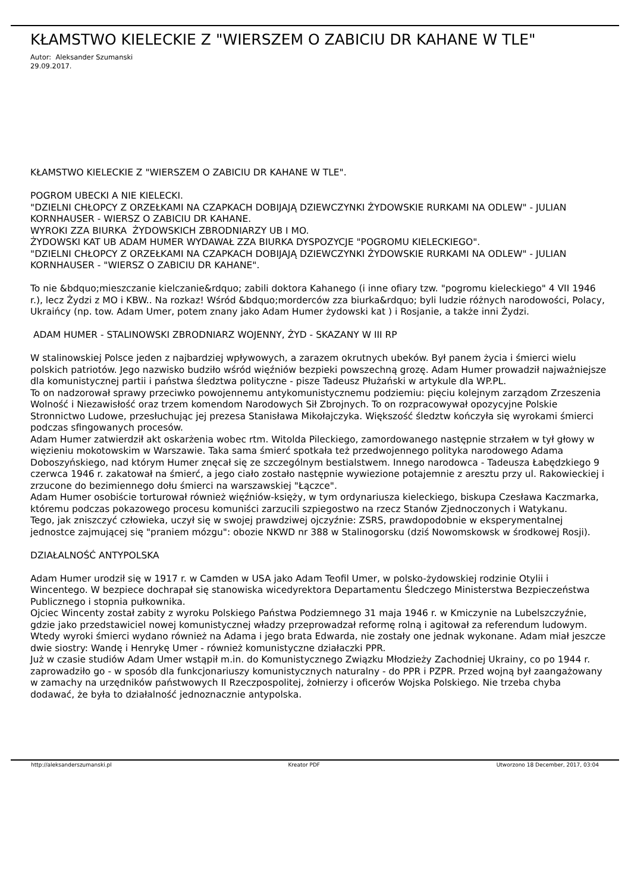KŁAMSTWO KIELECKIE Z "WIERSZEM O ZABICIU DR KAHANE W TLE"
Autor: Aleksander Szumanski
29.09.2017.
KŁAMSTWO KIELECKIE Z "WIERSZEM O ZABICIU DR KAHANE W TLE".
POGROM UBECKI A NIE KIELECKI.
"DZIELNI CHŁOPCY Z ORZEŁKAMI NA CZAPKACH DOBIJAJĄ DZIEWCZYNKI ŻYDOWSKIE RURKAMI NA ODLEW" - JULIAN KORNHAUSER - WIERSZ O ZABICIU DR KAHANE.
WYROKI ZZA BIURKA ŻYDOWSKICH ZBRODNIARZY UB I MO.
ŻYDOWSKI KAT UB ADAM HUMER WYDAWAŁ ZZA BIURKA DYSPOZYCJE "POGROMU KIELECKIEGO".
"DZIELNI CHŁOPCY Z ORZEŁKAMI NA CZAPKACH DOBIJAJĄ DZIEWCZYNKI ŻYDOWSKIE RURKAMI NA ODLEW" - JULIAN KORNHAUSER - "WIERSZ O ZABICIU DR KAHANE".
To nie &bdquo;mieszczanie kielczanie&rdquo; zabili doktora Kahanego (i inne ofiary tzw. "pogromu kieleckiego" 4 VII 1946 r.), lecz Żydzi z MO i KBW.. Na rozkaz! Wśród &bdquo;morderców zza biurka&rdquo; byli ludzie różnych narodowości, Polacy, Ukraińcy (np. tow. Adam Umer, potem znany jako Adam Humer żydowski kat ) i Rosjanie, a także inni Żydzi.
ADAM HUMER - STALINOWSKI ZBRODNIARZ WOJENNY, ŻYD - SKAZANY W III RP
W stalinowskiej Polsce jeden z najbardziej wpływowych, a zarazem okrutnych ubeków. Był panem życia i śmierci wielu polskich patriotów. Jego nazwisko budziło wśród więźniów bezpieki powszechną grozę. Adam Humer prowadził najważniejsze dla komunistycznej partii i państwa śledztwa polityczne - pisze Tadeusz Płużański w artykule dla WP.PL.
To on nadzorował sprawy przeciwko powojennemu antykomunistycznemu podziemiu: pięciu kolejnym zarządom Zrzeszenia Wolność i Niezawisłość oraz trzem komendom Narodowych Sił Zbrojnych. To on rozpracowywał opozycyjne Polskie Stronnictwo Ludowe, przesłuchując jej prezesa Stanisława Mikołajczyka. Większość śledztw kończyła się wyrokami śmierci podczas sfingowanych procesów.
Adam Humer zatwierdził akt oskarżenia wobec rtm. Witolda Pileckiego, zamordowanego następnie strzałem w tył głowy w więzieniu mokotowskim w Warszawie. Taka sama śmierć spotkała też przedwojennego polityka narodowego Adama Doboszyńskiego, nad którym Humer znęcał się ze szczególnym bestialstwem. Innego narodowca - Tadeusza Łabędzkiego 9 czerwca 1946 r. zakatował na śmierć, a jego ciało zostało następnie wywiezione potajemnie z aresztu przy ul. Rakowieckiej i zrzucone do bezimiennego dołu śmierci na warszawskiej "Łączce".
Adam Humer osobiście torturował również więźniów-księży, w tym ordynariusza kieleckiego, biskupa Czesława Kaczmarka, któremu podczas pokazowego procesu komuniści zarzucili szpiegostwo na rzecz Stanów Zjednoczonych i Watykanu.
Tego, jak zniszczyć człowieka, uczył się w swojej prawdziwej ojczyźnie: ZSRS, prawdopodobnie w eksperymentalnej jednostce zajmującej się "praniem mózgu": obozie NKWD nr 388 w Stalinogorsku (dziś Nowomskowsk w środkowej Rosji).
DZIAŁALNOŚĆ ANTYPOLSKA
Adam Humer urodził się w 1917 r. w Camden w USA jako Adam Teofil Umer, w polsko-żydowskiej rodzinie Otylii i Wincentego. W bezpiece dochrapał się stanowiska wicedyrektora Departamentu Śledczego Ministerstwa Bezpieczeństwa Publicznego i stopnia pułkownika.
Ojciec Wincenty został zabity z wyroku Polskiego Państwa Podziemnego 31 maja 1946 r. w Kmiczynie na Lubelszczyźnie, gdzie jako przedstawiciel nowej komunistycznej władzy przeprowadzał reformę rolną i agitował za referendum ludowym. Wtedy wyroki śmierci wydano również na Adama i jego brata Edwarda, nie zostały one jednak wykonane. Adam miał jeszcze dwie siostry: Wandę i Henrykę Umer - również komunistyczne działaczki PPR.
Już w czasie studiów Adam Umer wstąpił m.in. do Komunistycznego Związku Młodzieży Zachodniej Ukrainy, co po 1944 r. zaprowadziło go - w sposób dla funkcjonariuszy komunistycznych naturalny - do PPR i PZPR. Przed wojną był zaangażowany w zamachy na urzędników państwowych II Rzeczpospolitej, żołnierzy i oficerów Wojska Polskiego. Nie trzeba chyba dodawać, że była to działalność jednoznacznie antypolska.
http://aleksanderszumanski.pl Kreator PDF Utworzono 18 December, 2017, 03:04